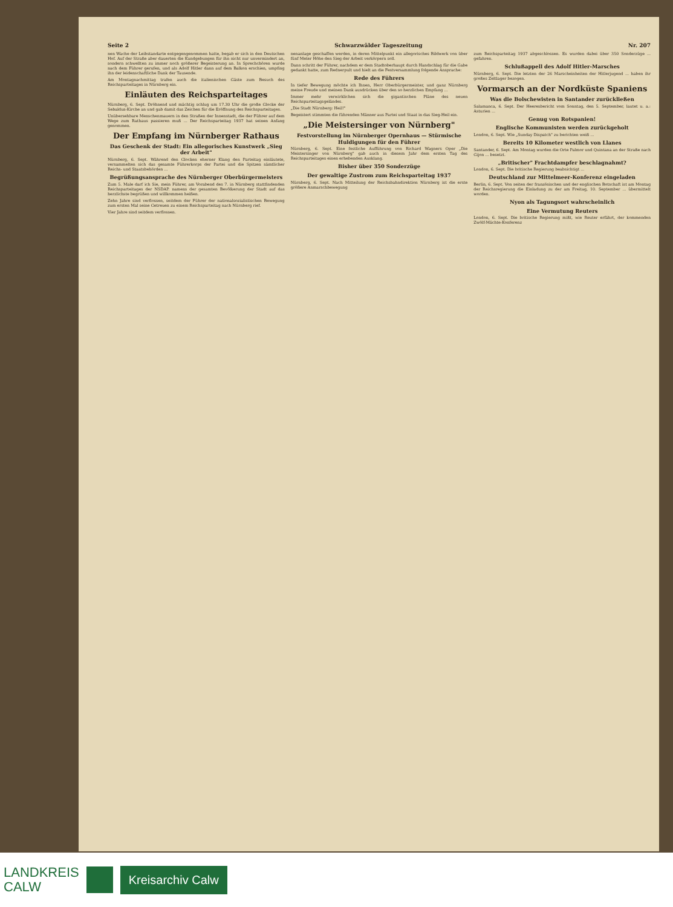Seite 2 Schwarzwälder Tageszeitung Nr. 207
nen Wache der Leibstandarte entgegengenommen hatte, begab er sich in den Deutschen Hof. Auf der Straße aber dauerten die Kundgebungen für ihn nicht nur unvermindert an, sondern schwellten zu immer noch größerer Begeisterung an. In Sprechchören wurde nach dem Führer gerufen, und als Adolf Hitler dann auf dem Balkon erschien, umpfing ihn der leidenschaftliche Dank der Tausende.
Am Montagnachmittag trafen auch die italienischen Gäste zum Besuch des Reichsparteitages in Nürnberg ein.
Einläuten des Reichsparteitages
Nürnberg, 6. Sept. Dröhnend und mächtig schlug um 17.30 Uhr die große Glocke der Sebaldus-Kirche an und gab damit das Zeichen für die Eröffnung des Reichsparteitages.
Unübersehbare Menschenmauern in den Straßen der Innenstadt, die der Führer auf dem Wege zum Rathaus passieren muß ... Der Reichsparteitag 1937 hat seinen Anfang genommen.
Der Empfang im Nürnberger Rathaus
Das Geschenk der Stadt: Ein allegorisches Kunstwerk „Sieg der Arbeit"
Nürnberg, 6. Sept. Während den Glocken eherner Klang den Parteitag einläutete, versammelten sich das gesamte Führerkorps der Partei und die Spitzen sämtlicher Reichs- und Staatsbehörden ...
Begrüßungsansprache des Nürnberger Oberbürgermeisters
Zum 5. Male darf ich Sie, mein Führer, am Vorabend des 7. in Nürnberg stattfindenden Reichsparteitages der NSDAP. namens der gesamten Bevölkerung der Stadt auf das herzlichste begrüßen und willkommen heißen.
Zehn Jahre sind verflossen, seitdem der Führer der nationalsozialistischen Bewegung zum ersten Mal seine Getreuen zu einem Reichsparteitag nach Nürnberg rief.
Vier Jahre sind seitdem verflossen.
nenanlage geschaffen werden, in deren Mittelpunkt ein allegorisches Bildwerk von über fünf Meter Höhe den Sieg der Arbeit verkörpern soll.
Dann schritt der Führer, nachdem er dem Stadtoberhaupt durch Handschlag für die Gabe gedankt hatte, zum Rednerpult und hielt an die Festversammlung folgende Ansprache:
Rede des Führers
In tiefer Bewegung möchte ich Ihnen, Herr Oberbürgermeister, und ganz Nürnberg meine Freude und meinen Dank ausdrücken über den so herzlichen Empfang ...
Immer mehr verwirklichen sich die gigantischen Pläne des neuen Reichsparteitagsgeländes.
„Die Stadt Nürnberg: Heil!"
Begeistert stimmten die führenden Männer aus Partei und Staat in das Sieg-Heil ein.
„Die Meistersinger von Nürnberg"
Festvorstellung im Nürnberger Opernhaus — Stürmische Huldigungen für den Führer
Nürnberg, 6. Sept. Eine festliche Aufführung von Richard Wagners Oper „Die Meistersinger von Nürnberg" gab auch in diesem Jahr dem ersten Tag des Reichsparteitages einen erhebenden Ausklang.
Bisher über 350 Sonderzüge
Der gewaltige Zustrom zum Reichsparteitag 1937
Nürnberg, 6. Sept. Nach Mitteilung der Reichsbahndirektion Nürnberg ist die erste größere Anmarschbewegung
zum Reichsparteitag 1937 abgeschlossen. Es wurden dabei über 350 Sonderzüge ... gefahren.
Schlußappell des Adolf Hitler-Marsches
Nürnberg, 6. Sept. Die letzten der 26 Marscheinheiten der Hitlerjugend ... haben ihr großes Zeltlager bezogen.
Vormarsch an der Nordküste Spaniens
Was die Bolschewisten in Santander zurückließen
Salamanca, 6. Sept. Der Heeresbericht vom Sonntag, den 5. September, lautet u. a.: Asturien ...
Genug von Rotspanien!
Englische Kommunisten werden zurückgeholt
London, 6. Sept. Wie „Sunday Dispatch" zu berichten weiß ...
Bereits 10 Kilometer westlich von Llanes
Santander, 6. Sept. Am Montag wurden die Orte Palmor und Quintana an der Straße nach Gijon ... besetzt.
„Britischer" Frachtdampfer beschlagnahmt?
London, 6. Sept. Die britische Regierung beabsichtigt ...
Deutschland zur Mittelmeer-Konferenz eingeladen
Berlin, 6. Sept. Von seiten der französischen und der englischen Botschaft ist am Montag der Reichsregierung die Einladung zu der am Freitag, 10. September ... übermittelt worden.
Nyon als Tagungsort wahrscheinlich
Eine Vermutung Reuters
London, 6. Sept. Die britische Regierung mißt, wie Reuter erfährt, der kommenden Zwölf-Mächte-Konferenz
LANDKREIS
CALW
Kreisarchiv Calw